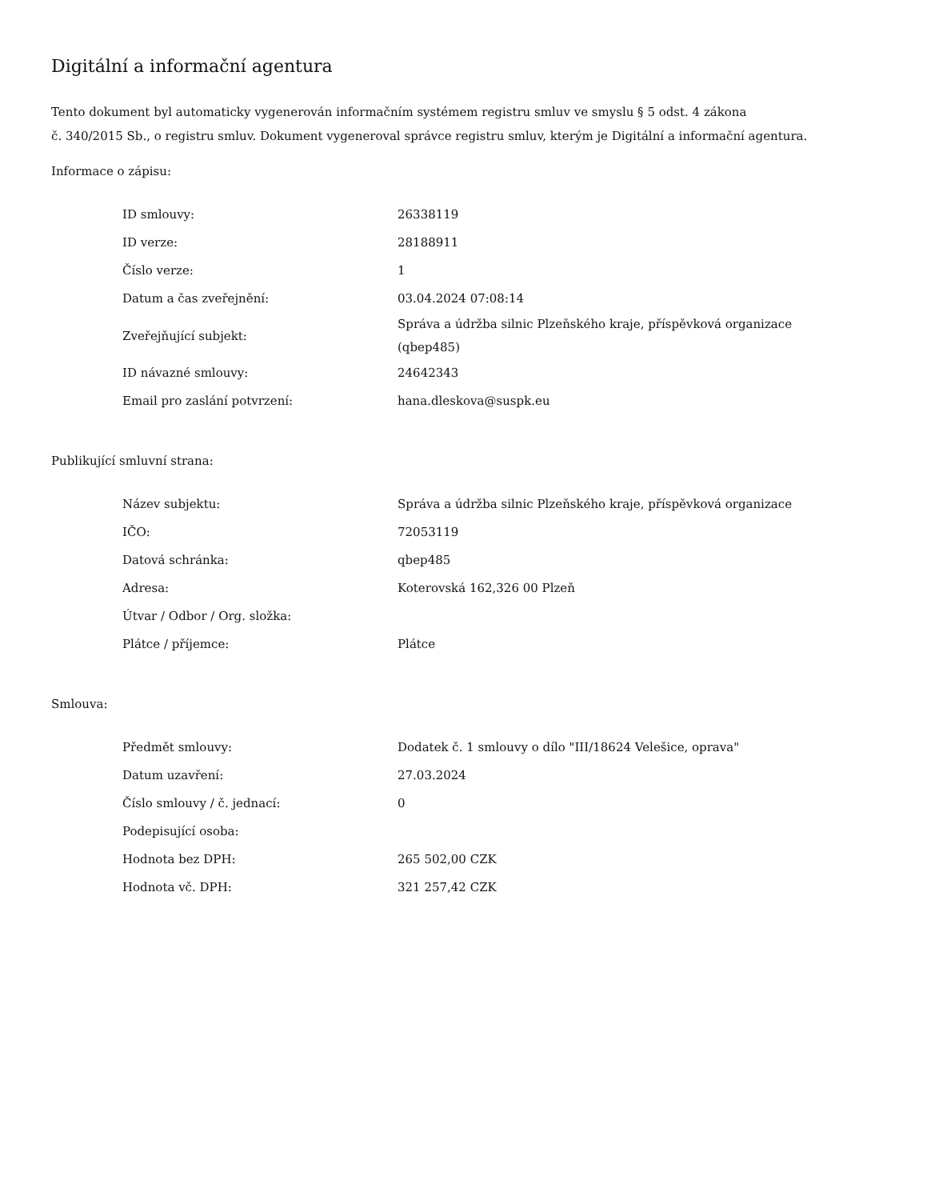Digitální a informační agentura
Tento dokument byl automaticky vygenerován informačním systémem registru smluv ve smyslu § 5 odst. 4 zákona
č. 340/2015 Sb., o registru smluv. Dokument vygeneroval správce registru smluv, kterým je Digitální a informační agentura.
Informace o zápisu:
| ID smlouvy: | 26338119 |
| ID verze: | 28188911 |
| Číslo verze: | 1 |
| Datum a čas zveřejnění: | 03.04.2024 07:08:14 |
| Zveřejňující subjekt: | Správa a údržba silnic Plzeňského kraje, příspěvková organizace (qbep485) |
| ID návazné smlouvy: | 24642343 |
| Email pro zaslání potvrzení: | hana.dleskova@suspk.eu |
Publikující smluvní strana:
| Název subjektu: | Správa a údržba silnic Plzeňského kraje, příspěvková organizace |
| IČO: | 72053119 |
| Datová schránka: | qbep485 |
| Adresa: | Koterovská 162,326 00 Plzeň |
| Útvar / Odbor / Org. složka: | |
| Plátce / příjemce: | Plátce |
Smlouva:
| Předmět smlouvy: | Dodatek č. 1 smlouvy o dílo "III/18624 Velešice, oprava" |
| Datum uzavření: | 27.03.2024 |
| Číslo smlouvy / č. jednací: | 0 |
| Podepisující osoba: | |
| Hodnota bez DPH: | 265 502,00 CZK |
| Hodnota vč. DPH: | 321 257,42 CZK |